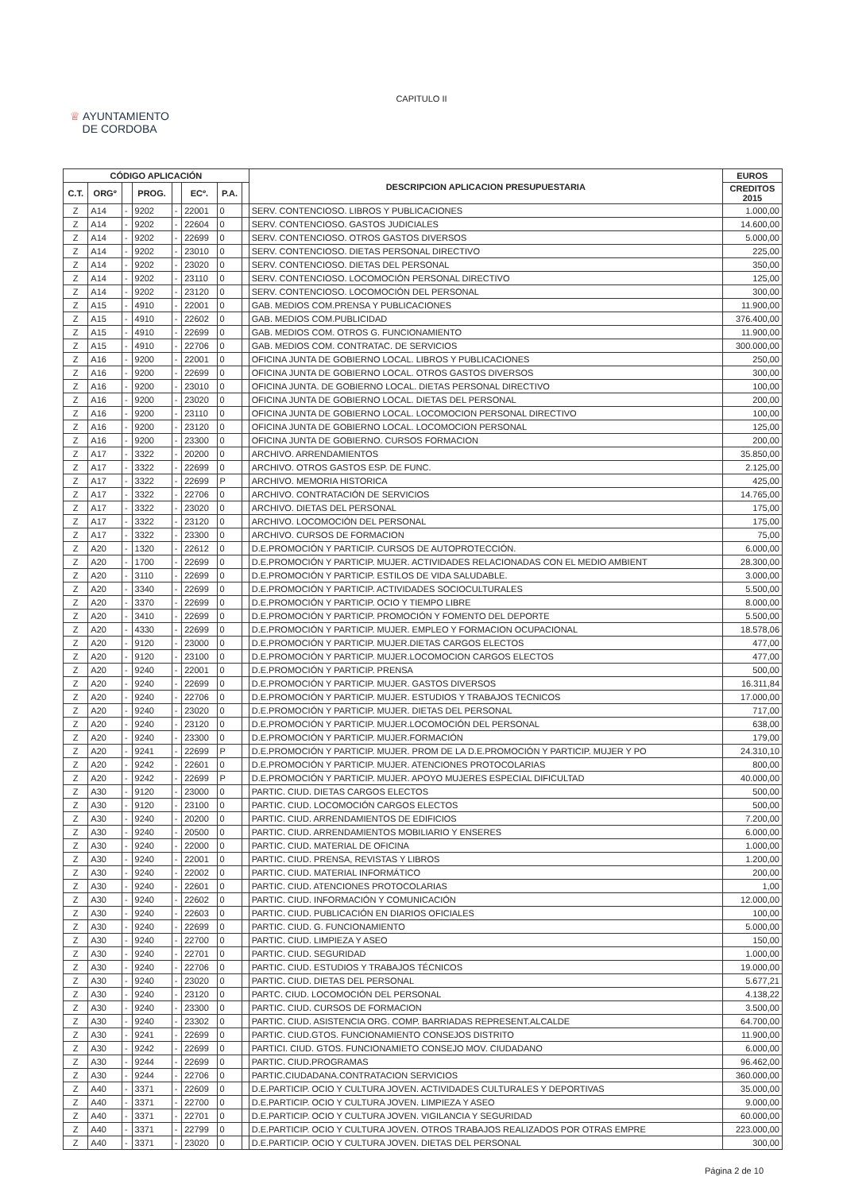CAPITULO II
♕ AYUNTAMIENTO
DE CORDOBA
| CÓDIGO APLICACIÓN | | | | | | | | DESCRIPCION APLICACION PRESUPUESTARIA | EUROS |
| --- | --- | --- | --- | --- | --- | --- | --- | --- | --- |
| C.T. | ORGº | | PROG. | | ECº. | P.A. | | | CREDITOS 2015 |
| Z | A14 | - | 9202 | - | 22001 | 0 | | SERV. CONTENCIOSO. LIBROS Y PUBLICACIONES | 1.000,00 |
| Z | A14 | - | 9202 | - | 22604 | 0 | | SERV. CONTENCIOSO. GASTOS JUDICIALES | 14.600,00 |
| Z | A14 | - | 9202 | - | 22699 | 0 | | SERV. CONTENCIOSO. OTROS GASTOS DIVERSOS | 5.000,00 |
| Z | A14 | - | 9202 | - | 23010 | 0 | | SERV. CONTENCIOSO. DIETAS PERSONAL DIRECTIVO | 225,00 |
| Z | A14 | - | 9202 | - | 23020 | 0 | | SERV. CONTENCIOSO. DIETAS DEL PERSONAL | 350,00 |
| Z | A14 | - | 9202 | - | 23110 | 0 | | SERV. CONTENCIOSO. LOCOMOCIÓN PERSONAL DIRECTIVO | 125,00 |
| Z | A14 | - | 9202 | - | 23120 | 0 | | SERV. CONTENCIOSO. LOCOMOCIÓN DEL PERSONAL | 300,00 |
| Z | A15 | - | 4910 | - | 22001 | 0 | | GAB. MEDIOS COM.PRENSA Y PUBLICACIONES | 11.900,00 |
| Z | A15 | - | 4910 | - | 22602 | 0 | | GAB. MEDIOS COM.PUBLICIDAD | 376.400,00 |
| Z | A15 | - | 4910 | - | 22699 | 0 | | GAB. MEDIOS COM. OTROS G. FUNCIONAMIENTO | 11.900,00 |
| Z | A15 | - | 4910 | - | 22706 | 0 | | GAB. MEDIOS COM. CONTRATAC. DE SERVICIOS | 300.000,00 |
| Z | A16 | - | 9200 | - | 22001 | 0 | | OFICINA JUNTA DE GOBIERNO LOCAL. LIBROS Y PUBLICACIONES | 250,00 |
| Z | A16 | - | 9200 | - | 22699 | 0 | | OFICINA JUNTA DE GOBIERNO LOCAL. OTROS GASTOS DIVERSOS | 300,00 |
| Z | A16 | - | 9200 | - | 23010 | 0 | | OFICINA JUNTA. DE GOBIERNO LOCAL. DIETAS PERSONAL DIRECTIVO | 100,00 |
| Z | A16 | - | 9200 | - | 23020 | 0 | | OFICINA JUNTA DE GOBIERNO LOCAL. DIETAS DEL PERSONAL | 200,00 |
| Z | A16 | - | 9200 | - | 23110 | 0 | | OFICINA JUNTA DE GOBIERNO LOCAL. LOCOMOCION PERSONAL DIRECTIVO | 100,00 |
| Z | A16 | - | 9200 | - | 23120 | 0 | | OFICINA JUNTA DE GOBIERNO LOCAL. LOCOMOCION PERSONAL | 125,00 |
| Z | A16 | - | 9200 | - | 23300 | 0 | | OFICINA JUNTA DE GOBIERNO. CURSOS FORMACION | 200,00 |
| Z | A17 | - | 3322 | - | 20200 | 0 | | ARCHIVO. ARRENDAMIENTOS | 35.850,00 |
| Z | A17 | - | 3322 | - | 22699 | 0 | | ARCHIVO. OTROS GASTOS ESP. DE FUNC. | 2.125,00 |
| Z | A17 | - | 3322 | - | 22699 | P | | ARCHIVO. MEMORIA HISTORICA | 425,00 |
| Z | A17 | - | 3322 | - | 22706 | 0 | | ARCHIVO. CONTRATACIÓN DE SERVICIOS | 14.765,00 |
| Z | A17 | - | 3322 | - | 23020 | 0 | | ARCHIVO. DIETAS DEL PERSONAL | 175,00 |
| Z | A17 | - | 3322 | - | 23120 | 0 | | ARCHIVO. LOCOMOCIÓN DEL PERSONAL | 175,00 |
| Z | A17 | - | 3322 | - | 23300 | 0 | | ARCHIVO. CURSOS DE FORMACION | 75,00 |
| Z | A20 | - | 1320 | - | 22612 | 0 | | D.E.PROMOCIÓN Y PARTICIP. CURSOS DE AUTOPROTECCIÓN. | 6.000,00 |
| Z | A20 | - | 1700 | - | 22699 | 0 | | D.E.PROMOCIÓN Y PARTICIP. MUJER. ACTIVIDADES RELACIONADAS CON EL MEDIO AMBIENT | 28.300,00 |
| Z | A20 | - | 3110 | - | 22699 | 0 | | D.E.PROMOCIÓN Y PARTICIP. ESTILOS DE VIDA SALUDABLE. | 3.000,00 |
| Z | A20 | - | 3340 | - | 22699 | 0 | | D.E.PROMOCIÓN Y PARTICIP. ACTIVIDADES SOCIOCULTURALES | 5.500,00 |
| Z | A20 | - | 3370 | - | 22699 | 0 | | D.E.PROMOCIÓN Y PARTICIP. OCIO Y TIEMPO LIBRE | 8.000,00 |
| Z | A20 | - | 3410 | - | 22699 | 0 | | D.E.PROMOCIÓN Y PARTICIP. PROMOCIÓN Y FOMENTO DEL DEPORTE | 5.500,00 |
| Z | A20 | - | 4330 | - | 22699 | 0 | | D.E.PROMOCIÓN Y PARTICIP. MUJER. EMPLEO Y FORMACION OCUPACIONAL | 18.578,06 |
| Z | A20 | - | 9120 | - | 23000 | 0 | | D.E.PROMOCIÓN Y PARTICIP. MUJER.DIETAS CARGOS ELECTOS | 477,00 |
| Z | A20 | - | 9120 | - | 23100 | 0 | | D.E.PROMOCIÓN Y PARTICIP. MUJER.LOCOMOCION CARGOS ELECTOS | 477,00 |
| Z | A20 | - | 9240 | - | 22001 | 0 | | D.E.PROMOCIÓN Y PARTICIP. PRENSA | 500,00 |
| Z | A20 | - | 9240 | - | 22699 | 0 | | D.E.PROMOCIÓN Y PARTICIP. MUJER. GASTOS DIVERSOS | 16.311,84 |
| Z | A20 | - | 9240 | - | 22706 | 0 | | D.E.PROMOCIÓN Y PARTICIP. MUJER. ESTUDIOS Y TRABAJOS TECNICOS | 17.000,00 |
| Z | A20 | - | 9240 | - | 23020 | 0 | | D.E.PROMOCIÓN Y PARTICIP. MUJER. DIETAS DEL PERSONAL | 717,00 |
| Z | A20 | - | 9240 | - | 23120 | 0 | | D.E.PROMOCIÓN Y PARTICIP. MUJER.LOCOMOCIÓN DEL PERSONAL | 638,00 |
| Z | A20 | - | 9240 | - | 23300 | 0 | | D.E.PROMOCIÓN Y PARTICIP. MUJER.FORMACIÓN | 179,00 |
| Z | A20 | - | 9241 | - | 22699 | P | | D.E.PROMOCIÓN Y PARTICIP. MUJER. PROM DE LA D.E.PROMOCIÓN Y PARTICIP. MUJER Y PO | 24.310,10 |
| Z | A20 | - | 9242 | - | 22601 | 0 | | D.E.PROMOCIÓN Y PARTICIP. MUJER. ATENCIONES PROTOCOLARIAS | 800,00 |
| Z | A20 | - | 9242 | - | 22699 | P | | D.E.PROMOCIÓN Y PARTICIP. MUJER. APOYO MUJERES ESPECIAL DIFICULTAD | 40.000,00 |
| Z | A30 | - | 9120 | - | 23000 | 0 | | PARTIC. CIUD. DIETAS CARGOS ELECTOS | 500,00 |
| Z | A30 | - | 9120 | - | 23100 | 0 | | PARTIC. CIUD. LOCOMOCIÓN CARGOS ELECTOS | 500,00 |
| Z | A30 | - | 9240 | - | 20200 | 0 | | PARTIC. CIUD. ARRENDAMIENTOS DE EDIFICIOS | 7.200,00 |
| Z | A30 | - | 9240 | - | 20500 | 0 | | PARTIC. CIUD. ARRENDAMIENTOS MOBILIARIO Y ENSERES | 6.000,00 |
| Z | A30 | - | 9240 | - | 22000 | 0 | | PARTIC. CIUD. MATERIAL DE OFICINA | 1.000,00 |
| Z | A30 | - | 9240 | - | 22001 | 0 | | PARTIC. CIUD. PRENSA, REVISTAS Y LIBROS | 1.200,00 |
| Z | A30 | - | 9240 | - | 22002 | 0 | | PARTIC. CIUD. MATERIAL INFORMÁTICO | 200,00 |
| Z | A30 | - | 9240 | - | 22601 | 0 | | PARTIC. CIUD. ATENCIONES PROTOCOLARIAS | 1,00 |
| Z | A30 | - | 9240 | - | 22602 | 0 | | PARTIC. CIUD. INFORMACIÓN Y COMUNICACIÓN | 12.000,00 |
| Z | A30 | - | 9240 | - | 22603 | 0 | | PARTIC. CIUD. PUBLICACIÓN EN DIARIOS OFICIALES | 100,00 |
| Z | A30 | - | 9240 | - | 22699 | 0 | | PARTIC. CIUD. G. FUNCIONAMIENTO | 5.000,00 |
| Z | A30 | - | 9240 | - | 22700 | 0 | | PARTIC. CIUD. LIMPIEZA Y ASEO | 150,00 |
| Z | A30 | - | 9240 | - | 22701 | 0 | | PARTIC. CIUD. SEGURIDAD | 1.000,00 |
| Z | A30 | - | 9240 | - | 22706 | 0 | | PARTIC. CIUD. ESTUDIOS Y TRABAJOS TÉCNICOS | 19.000,00 |
| Z | A30 | - | 9240 | - | 23020 | 0 | | PARTIC. CIUD. DIETAS DEL PERSONAL | 5.677,21 |
| Z | A30 | - | 9240 | - | 23120 | 0 | | PARTC. CIUD. LOCOMOCIÓN DEL PERSONAL | 4.138,22 |
| Z | A30 | - | 9240 | - | 23300 | 0 | | PARTIC. CIUD. CURSOS DE FORMACION | 3.500,00 |
| Z | A30 | - | 9240 | - | 23302 | 0 | | PARTIC. CIUD. ASISTENCIA ORG. COMP. BARRIADAS REPRESENT.ALCALDE | 64.700,00 |
| Z | A30 | - | 9241 | - | 22699 | 0 | | PARTIC. CIUD.GTOS. FUNCIONAMIENTO CONSEJOS DISTRITO | 11.900,00 |
| Z | A30 | - | 9242 | - | 22699 | 0 | | PARTICI. CIUD. GTOS. FUNCIONAMIETO CONSEJO MOV. CIUDADANO | 6.000,00 |
| Z | A30 | - | 9244 | - | 22699 | 0 | | PARTIC. CIUD.PROGRAMAS | 96.462,00 |
| Z | A30 | - | 9244 | - | 22706 | 0 | | PARTIC.CIUDADANA.CONTRATACION SERVICIOS | 360.000,00 |
| Z | A40 | - | 3371 | - | 22609 | 0 | | D.E.PARTICIP. OCIO Y CULTURA JOVEN. ACTIVIDADES CULTURALES Y DEPORTIVAS | 35.000,00 |
| Z | A40 | - | 3371 | - | 22700 | 0 | | D.E.PARTICIP. OCIO Y CULTURA JOVEN. LIMPIEZA Y ASEO | 9.000,00 |
| Z | A40 | - | 3371 | - | 22701 | 0 | | D.E.PARTICIP. OCIO Y CULTURA JOVEN. VIGILANCIA Y SEGURIDAD | 60.000,00 |
| Z | A40 | - | 3371 | - | 22799 | 0 | | D.E.PARTICIP. OCIO Y CULTURA JOVEN. OTROS TRABAJOS REALIZADOS POR OTRAS EMPRE | 223.000,00 |
| Z | A40 | - | 3371 | - | 23020 | 0 | | D.E.PARTICIP. OCIO Y CULTURA JOVEN. DIETAS DEL PERSONAL | 300,00 |
Página 2 de 10